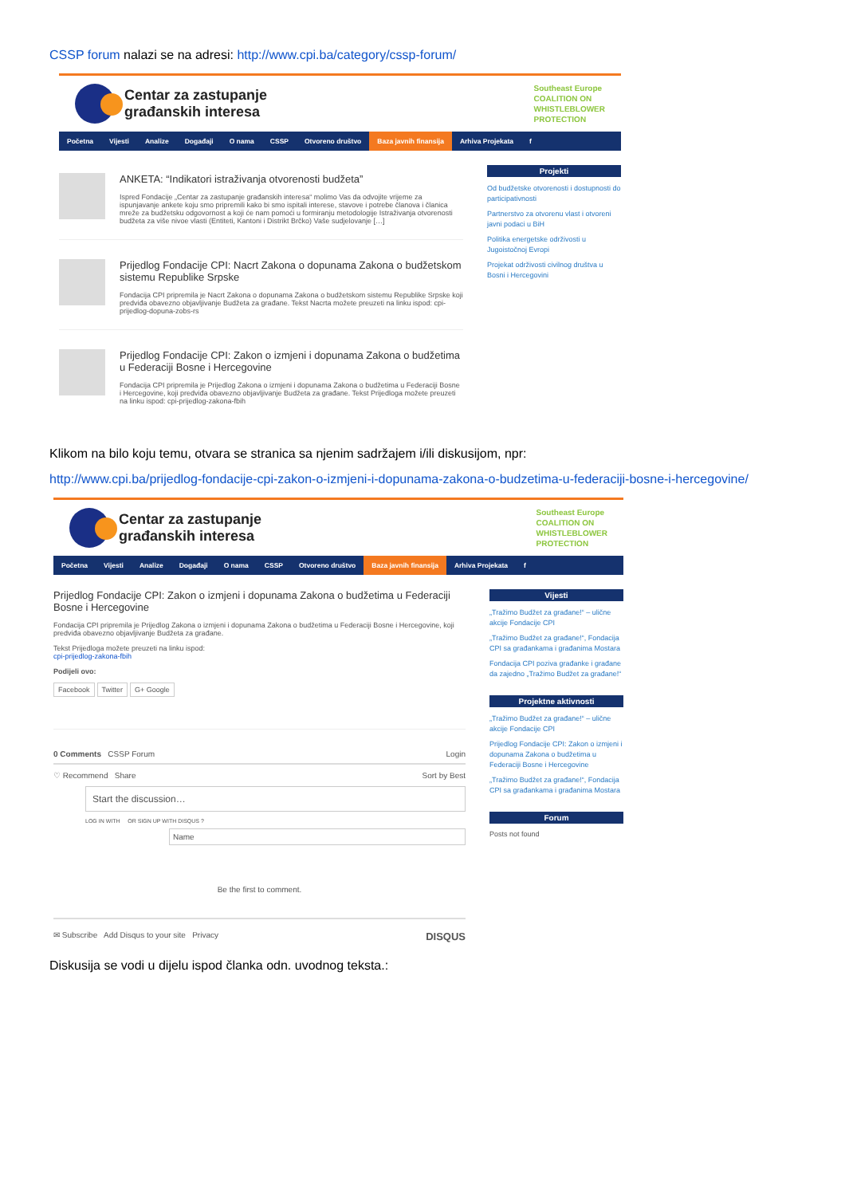CSSP forum nalazi se na adresi: http://www.cpi.ba/category/cssp-forum/
Centar za zastupanje
građanskih interesa
Southeast Europe
COALITION ON
WHISTLEBLOWER
PROTECTION
Početna Vijesti Analize Događaji O nama CSSP Otvoreno društvo Baza javnih finansija Arhiva Projekata f
ANKETA: “Indikatori istraživanja otvorenosti budžeta”
Ispred Fondacije „Centar za zastupanje građanskih interesa“ molimo Vas da odvojite vrijeme za ispunjavanje ankete koju smo pripremili kako bi smo ispitali interese, stavove i potrebe članova i članica mreže za budžetsku odgovornost a koji će nam pomoći u formiranju metodologije Istraživanja otvorenosti budžeta za više nivoe vlasti (Entiteti, Kantoni i Distrikt Brčko) Vaše sudjelovanje […]
Prijedlog Fondacije CPI: Nacrt Zakona o dopunama Zakona o budžetskom sistemu Republike Srpske
Fondacija CPI pripremila je Nacrt Zakona o dopunama Zakona o budžetskom sistemu Republike Srpske koji predviđa obavezno objavljivanje Budžeta za građane. Tekst Nacrta možete preuzeti na linku ispod: cpi-prijedlog-dopuna-zobs-rs
Prijedlog Fondacije CPI: Zakon o izmjeni i dopunama Zakona o budžetima u Federaciji Bosne i Hercegovine
Fondacija CPI pripremila je Prijedlog Zakona o izmjeni i dopunama Zakona o budžetima u Federaciji Bosne i Hercegovine, koji predviđa obavezno objavljivanje Budžeta za građane. Tekst Prijedloga možete preuzeti na linku ispod: cpi-prijedlog-zakona-fbih
Projekti
Od budžetske otvorenosti i dostupnosti do participativnosti
Partnerstvo za otvorenu vlast i otvoreni javni podaci u BiH
Politika energetske održivosti u Jugoistočnoj Evropi
Projekat održivosti civilnog društva u Bosni i Hercegovini
Klikom na bilo koju temu, otvara se stranica sa njenim sadržajem i/ili diskusijom, npr:
http://www.cpi.ba/prijedlog-fondacije-cpi-zakon-o-izmjeni-i-dopunama-zakona-o-budzetima-u-federaciji-bosne-i-hercegovine/
Centar za zastupanje
građanskih interesa
Southeast Europe
COALITION ON
WHISTLEBLOWER
PROTECTION
Početna Vijesti Analize Događaji O nama CSSP Otvoreno društvo Baza javnih finansija Arhiva Projekata f
Prijedlog Fondacije CPI: Zakon o izmjeni i dopunama Zakona o budžetima u Federaciji Bosne i Hercegovine
Fondacija CPI pripremila je Prijedlog Zakona o izmjeni i dopunama Zakona o budžetima u Federaciji Bosne i Hercegovine, koji predviđa obavezno objavljivanje Budžeta za građane.
Tekst Prijedloga možete preuzeti na linku ispod:
cpi-prijedlog-zakona-fbih
Podijeli ovo:
Facebook Twitter G+ Google
0 Comments CSSP Forum Login
♡ Recommend Share Sort by Best
Start the discussion…
LOG IN WITH OR SIGN UP WITH DISQUS ?
Name
Be the first to comment.
✉ Subscribe Add Disqus to your site Privacy DISQUS
Vijesti
„Tražimo Budžet za građane!“ – ulične akcije Fondacije CPI
„Tražimo Budžet za građane!“, Fondacija CPI sa građankama i građanima Mostara
Fondacija CPI poziva građanke i građane da zajedno „Tražimo Budžet za građane!“
Projektne aktivnosti
„Tražimo Budžet za građane!“ – ulične akcije Fondacije CPI
Prijedlog Fondacije CPI: Zakon o izmjeni i dopunama Zakona o budžetima u Federaciji Bosne i Hercegovine
„Tražimo Budžet za građane!“, Fondacija CPI sa građankama i građanima Mostara
Forum
Posts not found
Diskusija se vodi u dijelu ispod članka odn. uvodnog teksta.: